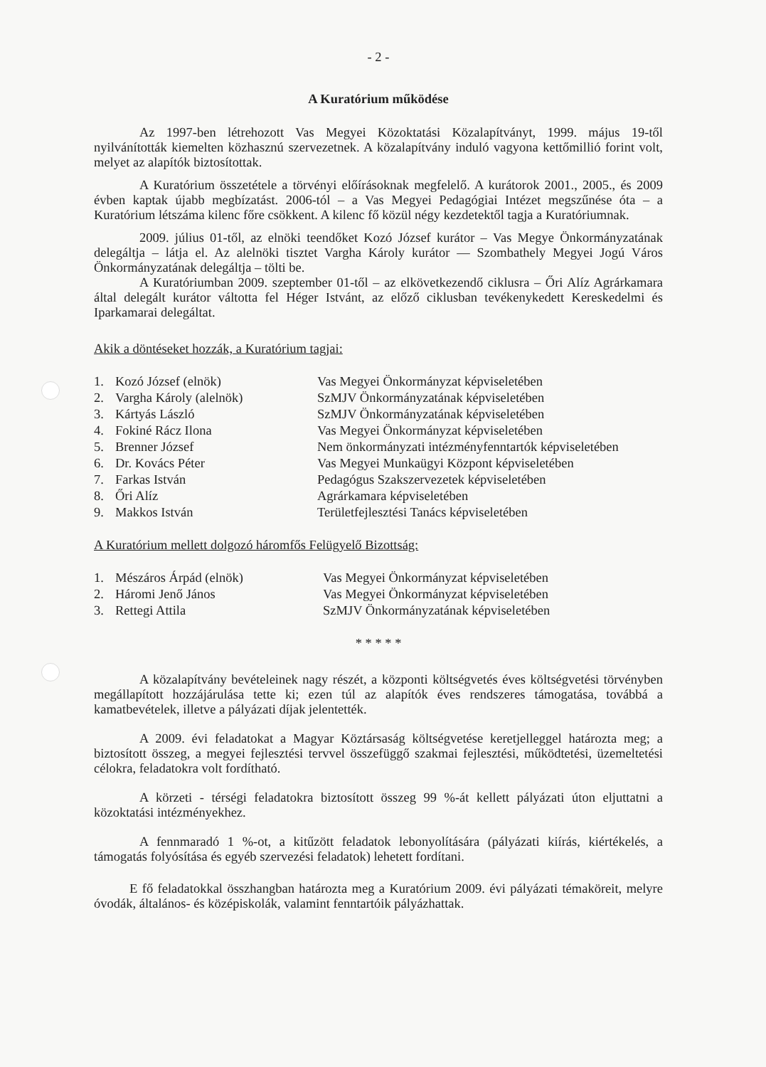- 2 -
A Kuratórium működése
Az 1997-ben létrehozott Vas Megyei Közoktatási Közalapítványt, 1999. május 19-től nyilvánították kiemelten közhasznú szervezetnek. A közalapítvány induló vagyona kettőmillió forint volt, melyet az alapítók biztosítottak.
A Kuratórium összetétele a törvényi előírásoknak megfelelő. A kurátorok 2001., 2005., és 2009 évben kaptak újabb megbízatást. 2006-tól – a Vas Megyei Pedagógiai Intézet megszűnése óta – a Kuratórium létszáma kilenc főre csökkent. A kilenc fő közül négy kezdetektől tagja a Kuratóriumnak.
2009. július 01-től, az elnöki teendőket Kozó József kurátor – Vas Megye Önkormányzatának delegáltja – látja el. Az alelnöki tisztet Vargha Károly kurátor — Szombathely Megyei Jogú Város Önkormányzatának delegáltja – tölti be.
A Kuratóriumban 2009. szeptember 01-től – az elkövetkezendő ciklusra – Őri Alíz Agrárkamara által delegált kurátor váltotta fel Héger Istvánt, az előző ciklusban tevékenykedett Kereskedelmi és Iparkamarai delegáltat.
Akik a döntéseket hozzák, a Kuratórium tagjai:
| 1. | Kozó József (elnök) | Vas Megyei Önkormányzat képviseletében |
| 2. | Vargha Károly (alelnök) | SzMJV Önkormányzatának képviseletében |
| 3. | Kártyás László | SzMJV Önkormányzatának képviseletében |
| 4. | Fokiné Rácz Ilona | Vas Megyei Önkormányzat képviseletében |
| 5. | Brenner József | Nem önkormányzati intézményfenntartók képviseletében |
| 6. | Dr. Kovács Péter | Vas Megyei Munkaügyi Központ képviseletében |
| 7. | Farkas István | Pedagógus Szakszervezetek képviseletében |
| 8. | Őri Alíz | Agrárkamara képviseletében |
| 9. | Makkos István | Területfejlesztési Tanács képviseletében |
A Kuratórium mellett dolgozó háromfős Felügyelő Bizottság:
| 1. | Mészáros Árpád (elnök) | Vas Megyei Önkormányzat képviseletében |
| 2. | Háromi Jenő János | Vas Megyei Önkormányzat képviseletében |
| 3. | Rettegi Attila | SzMJV Önkormányzatának képviseletében |
* * * * *
A közalapítvány bevételeinek nagy részét, a központi költségvetés éves költségvetési törvényben megállapított hozzájárulása tette ki; ezen túl az alapítók éves rendszeres támogatása, továbbá a kamatbevételek, illetve a pályázati díjak jelentették.
A 2009. évi feladatokat a Magyar Köztársaság költségvetése keretjelleggel határozta meg; a biztosított összeg, a megyei fejlesztési tervvel összefüggő szakmai fejlesztési, működtetési, üzemeltetési célokra, feladatokra volt fordítható.
A körzeti - térségi feladatokra biztosított összeg 99 %-át kellett pályázati úton eljuttatni a közoktatási intézményekhez.
A fennmaradó 1 %-ot, a kitűzött feladatok lebonyolítására (pályázati kiírás, kiértékelés, a támogatás folyósítása és egyéb szervezési feladatok) lehetett fordítani.
E fő feladatokkal összhangban határozta meg a Kuratórium 2009. évi pályázati témaköreit, melyre óvodák, általános- és középiskolák, valamint fenntartóik pályázhattak.